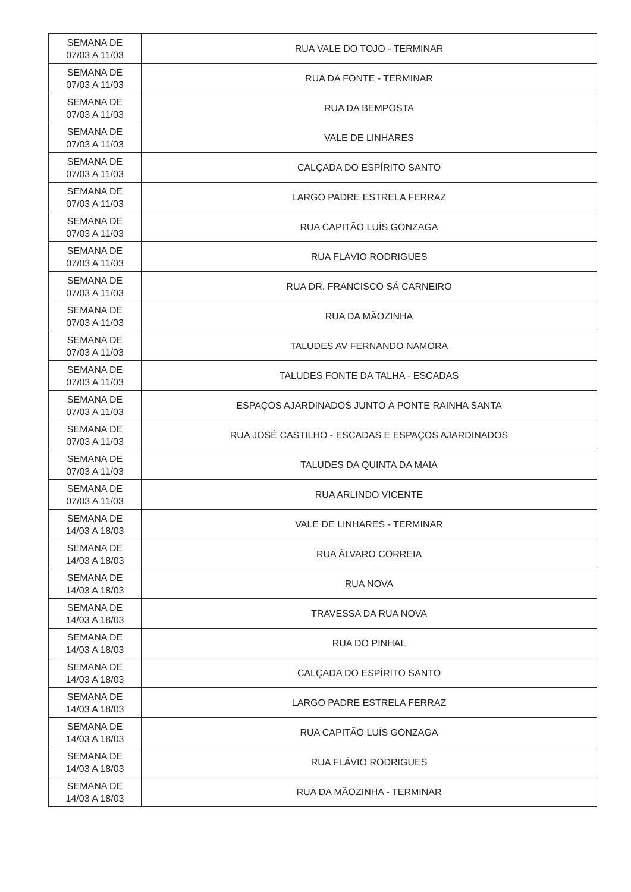| SEMANA DE 07/03 A 11/03 | RUA VALE DO TOJO - TERMINAR |
| SEMANA DE 07/03 A 11/03 | RUA DA FONTE - TERMINAR |
| SEMANA DE 07/03 A 11/03 | RUA DA BEMPOSTA |
| SEMANA DE 07/03 A 11/03 | VALE DE LINHARES |
| SEMANA DE 07/03 A 11/03 | CALÇADA DO ESPÍRITO SANTO |
| SEMANA DE 07/03 A 11/03 | LARGO PADRE ESTRELA FERRAZ |
| SEMANA DE 07/03 A 11/03 | RUA CAPITÃO LUÍS GONZAGA |
| SEMANA DE 07/03 A 11/03 | RUA FLÁVIO RODRIGUES |
| SEMANA DE 07/03 A 11/03 | RUA DR. FRANCISCO SÁ CARNEIRO |
| SEMANA DE 07/03 A 11/03 | RUA DA MÃOZINHA |
| SEMANA DE 07/03 A 11/03 | TALUDES AV FERNANDO NAMORA |
| SEMANA DE 07/03 A 11/03 | TALUDES FONTE DA TALHA - ESCADAS |
| SEMANA DE 07/03 A 11/03 | ESPAÇOS AJARDINADOS JUNTO À PONTE RAINHA SANTA |
| SEMANA DE 07/03 A 11/03 | RUA JOSÉ CASTILHO - ESCADAS E ESPAÇOS AJARDINADOS |
| SEMANA DE 07/03 A 11/03 | TALUDES DA QUINTA DA MAIA |
| SEMANA DE 07/03 A 11/03 | RUA ARLINDO VICENTE |
| SEMANA DE 14/03 A 18/03 | VALE DE LINHARES - TERMINAR |
| SEMANA DE 14/03 A 18/03 | RUA ÁLVARO CORREIA |
| SEMANA DE 14/03 A 18/03 | RUA NOVA |
| SEMANA DE 14/03 A 18/03 | TRAVESSA DA RUA NOVA |
| SEMANA DE 14/03 A 18/03 | RUA DO PINHAL |
| SEMANA DE 14/03 A 18/03 | CALÇADA DO ESPÍRITO SANTO |
| SEMANA DE 14/03 A 18/03 | LARGO PADRE ESTRELA FERRAZ |
| SEMANA DE 14/03 A 18/03 | RUA CAPITÃO LUÍS GONZAGA |
| SEMANA DE 14/03 A 18/03 | RUA FLÁVIO RODRIGUES |
| SEMANA DE 14/03 A 18/03 | RUA DA MÃOZINHA - TERMINAR |